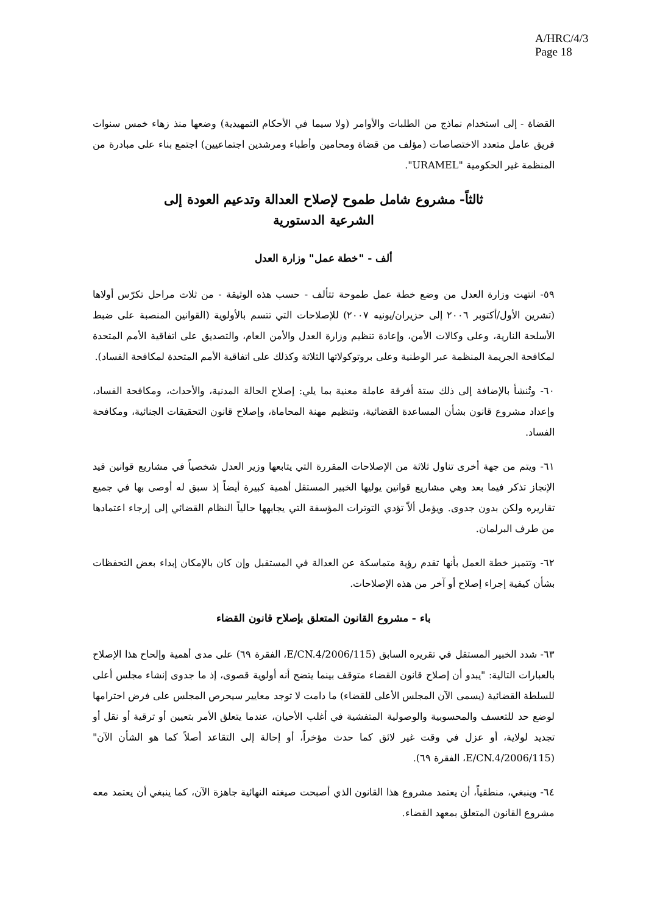A/HRC/4/3
Page 18
القضاة - إلى استخدام نماذج من الطلبات والأوامر (ولا سيما في الأحكام التمهيدية) وضعها منذ زهاء خمس سنوات فريق عامل متعدد الاختصاصات (مؤلف من قضاة ومحامين وأطباء ومرشدين اجتماعيين) اجتمع بناء على مبادرة من المنظمة غير الحكومية "URAMEL".
ثالثاً- مشروع شامل طموح لإصلاح العدالة وتدعيم العودة إلى الشرعية الدستورية
ألف - "خطة عمل" وزارة العدل
٥٩- انتهت وزارة العدل من وضع خطة عمل طموحة تتألف - حسب هذه الوثيقة - من ثلاث مراحل تكرّس أولاها (تشرين الأول/أكتوبر ٢٠٠٦ إلى حزيران/يونيه ٢٠٠٧) للإصلاحات التي تتسم بالأولوية (القوانين المنصبة على ضبط الأسلحة النارية، وعلى وكالات الأمن، وإعادة تنظيم وزارة العدل والأمن العام، والتصديق على اتفاقية الأمم المتحدة لمكافحة الجريمة المنظمة عبر الوطنية وعلى بروتوكولاتها الثلاثة وكذلك على اتفاقية الأمم المتحدة لمكافحة الفساد).
٦٠- وتُنشأ بالإضافة إلى ذلك ستة أفرقة عاملة معنية بما يلي: إصلاح الحالة المدنية، والأحداث، ومكافحة الفساد، وإعداد مشروع قانون بشأن المساعدة القضائية، وتنظيم مهنة المحاماة، وإصلاح قانون التحقيقات الجنائية، ومكافحة الفساد.
٦١- ويتم من جهة أخرى تناول ثلاثة من الإصلاحات المقررة التي يتابعها وزير العدل شخصياً في مشاريع قوانين قيد الإنجاز تذكر فيما بعد وهي مشاريع قوانين يوليها الخبير المستقل أهمية كبيرة أيضاً إذ سبق له أوصى بها في جميع تقاريره ولكن بدون جدوى. ويؤمل ألاّ تؤدي التوترات المؤسفة التي يجابهها حالياً النظام القضائي إلى إرجاء اعتمادها من طرف البرلمان.
٦٢- وتتميز خطة العمل بأنها تقدم رؤية متماسكة عن العدالة في المستقبل وإن كان بالإمكان إبداء بعض التحفظات بشأن كيفية إجراء إصلاح أو آخر من هذه الإصلاحات.
باء - مشروع القانون المتعلق بإصلاح قانون القضاء
٦٣- شدد الخبير المستقل في تقريره السابق (E/CN.4/2006/115، الفقرة ٦٩) على مدى أهمية وإلحاح هذا الإصلاح بالعبارات التالية: "يبدو أن إصلاح قانون القضاء متوقف بينما يتضح أنه أولوية قصوى، إذ ما جدوى إنشاء مجلس أعلى للسلطة القضائية (يسمى الآن المجلس الأعلى للقضاء) ما دامت لا توجد معايير سيحرص المجلس على فرض احترامها لوضع حد للتعسف والمحسوبية والوصولية المتفشية في أغلب الأحيان، عندما يتعلق الأمر بتعيين أو ترقية أو نقل أو تجديد لولاية، أو عزل في وقت غير لائق كما حدث مؤخراً، أو إحالة إلى التقاعد أصلاً كما هو الشأن الآن" (E/CN.4/2006/115، الفقرة ٦٩).
٦٤- وينبغي، منطقياً، أن يعتمد مشروع هذا القانون الذي أصبحت صيغته النهائية جاهزة الآن، كما ينبغي أن يعتمد معه مشروع القانون المتعلق بمعهد القضاء.